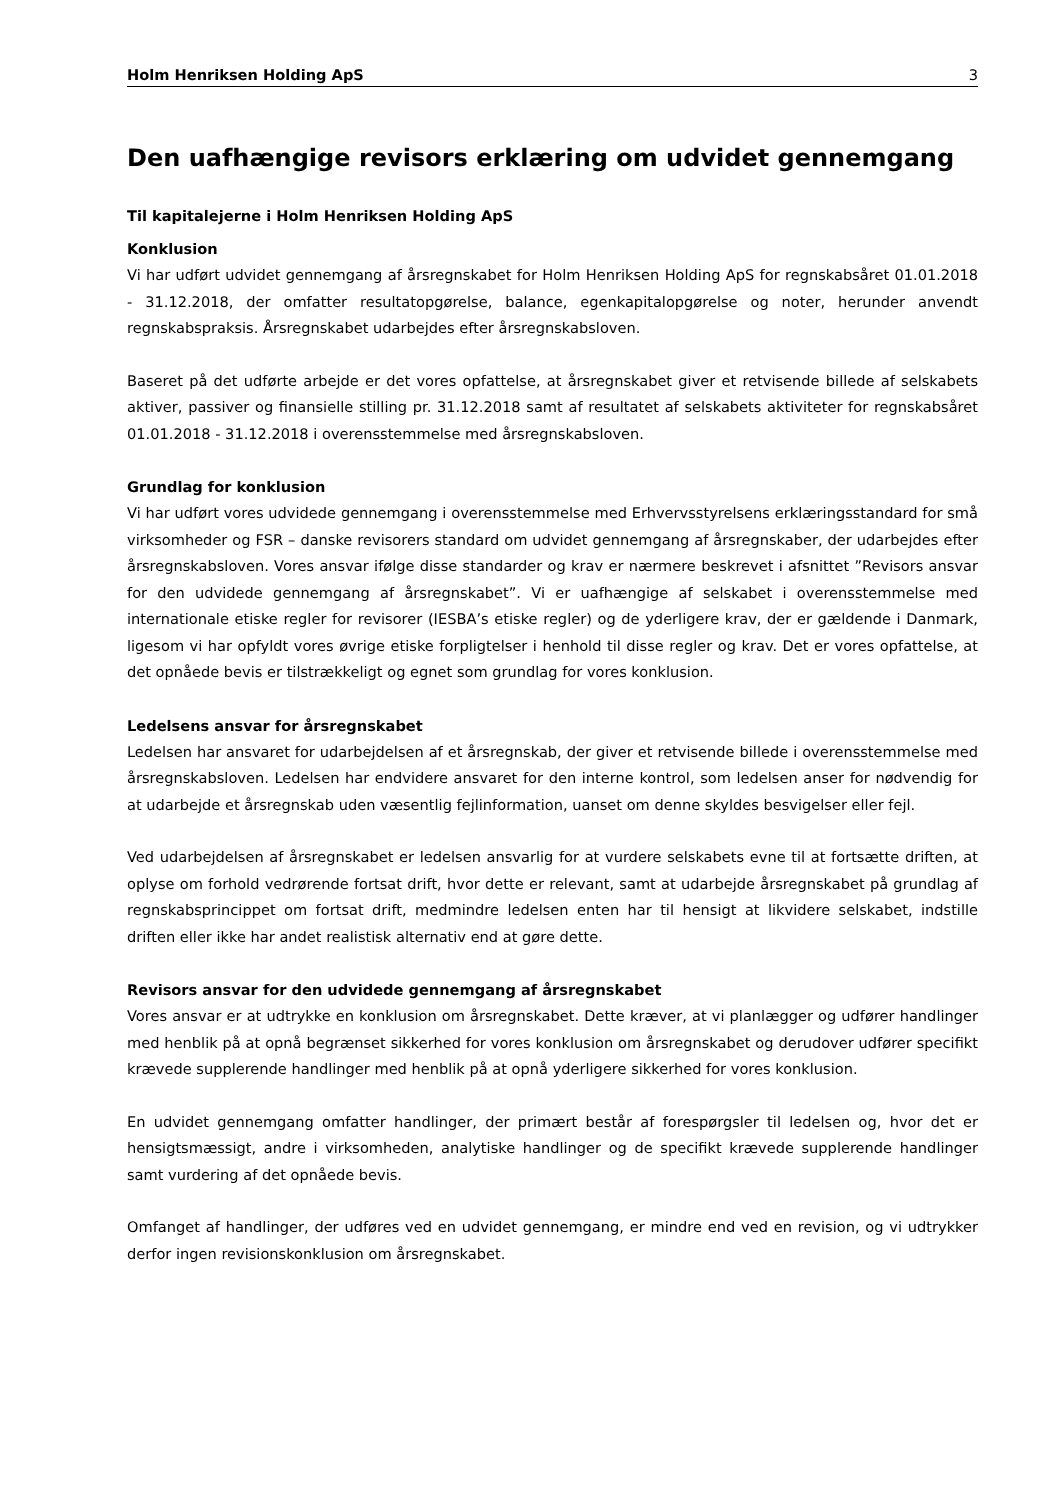Holm Henriksen Holding ApS 3
Den uafhængige revisors erklæring om udvidet gennemgang
Til kapitalejerne i Holm Henriksen Holding ApS
Konklusion
Vi har udført udvidet gennemgang af årsregnskabet for Holm Henriksen Holding ApS for regnskabsåret 01.01.2018 - 31.12.2018, der omfatter resultatopgørelse, balance, egenkapitalopgørelse og noter, herunder anvendt regnskabspraksis. Årsregnskabet udarbejdes efter årsregnskabsloven.
Baseret på det udførte arbejde er det vores opfattelse, at årsregnskabet giver et retvisende billede af selskabets aktiver, passiver og finansielle stilling pr. 31.12.2018 samt af resultatet af selskabets aktiviteter for regnskabsåret 01.01.2018 - 31.12.2018 i overensstemmelse med årsregnskabsloven.
Grundlag for konklusion
Vi har udført vores udvidede gennemgang i overensstemmelse med Erhvervsstyrelsens erklæringsstandard for små virksomheder og FSR – danske revisorers standard om udvidet gennemgang af årsregnskaber, der udarbejdes efter årsregnskabsloven. Vores ansvar ifølge disse standarder og krav er nærmere beskrevet i afsnittet ”Revisors ansvar for den udvidede gennemgang af årsregnskabet”. Vi er uafhængige af selskabet i overensstemmelse med internationale etiske regler for revisorer (IESBA’s etiske regler) og de yderligere krav, der er gældende i Danmark, ligesom vi har opfyldt vores øvrige etiske forpligtelser i henhold til disse regler og krav. Det er vores opfattelse, at det opnåede bevis er tilstrækkeligt og egnet som grundlag for vores konklusion.
Ledelsens ansvar for årsregnskabet
Ledelsen har ansvaret for udarbejdelsen af et årsregnskab, der giver et retvisende billede i overensstemmelse med årsregnskabsloven. Ledelsen har endvidere ansvaret for den interne kontrol, som ledelsen anser for nødvendig for at udarbejde et årsregnskab uden væsentlig fejlinformation, uanset om denne skyldes besvigelser eller fejl.
Ved udarbejdelsen af årsregnskabet er ledelsen ansvarlig for at vurdere selskabets evne til at fortsætte driften, at oplyse om forhold vedrørende fortsat drift, hvor dette er relevant, samt at udarbejde årsregnskabet på grundlag af regnskabsprincippet om fortsat drift, medmindre ledelsen enten har til hensigt at likvidere selskabet, indstille driften eller ikke har andet realistisk alternativ end at gøre dette.
Revisors ansvar for den udvidede gennemgang af årsregnskabet
Vores ansvar er at udtrykke en konklusion om årsregnskabet. Dette kræver, at vi planlægger og udfører handlinger med henblik på at opnå begrænset sikkerhed for vores konklusion om årsregnskabet og derudover udfører specifikt krævede supplerende handlinger med henblik på at opnå yderligere sikkerhed for vores konklusion.
En udvidet gennemgang omfatter handlinger, der primært består af forespørgsler til ledelsen og, hvor det er hensigtsmæssigt, andre i virksomheden, analytiske handlinger og de specifikt krævede supplerende handlinger samt vurdering af det opnåede bevis.
Omfanget af handlinger, der udføres ved en udvidet gennemgang, er mindre end ved en revision, og vi udtrykker derfor ingen revisionskonklusion om årsregnskabet.